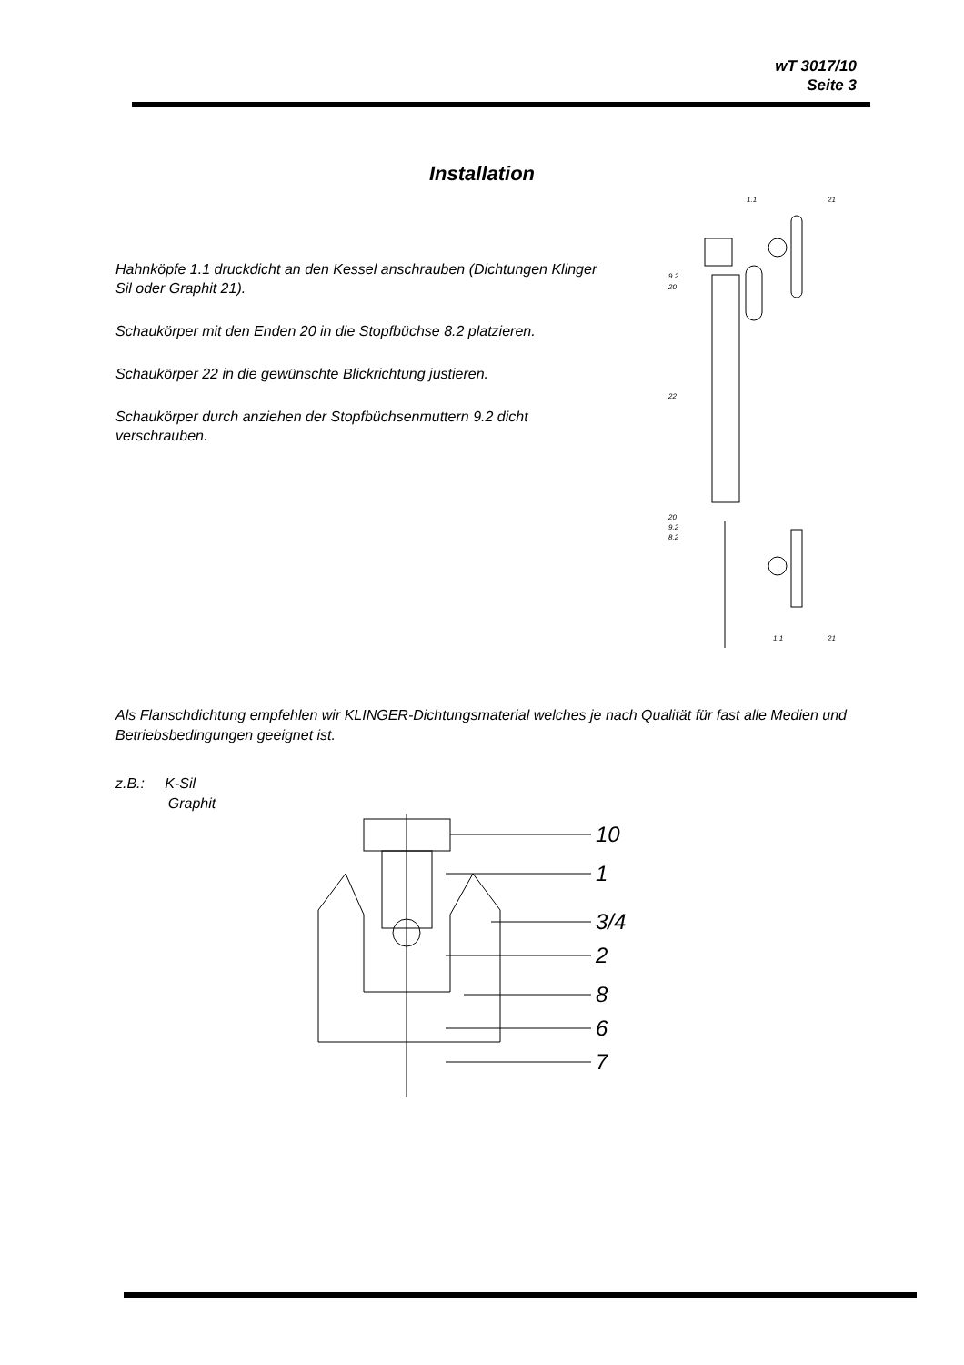wT 3017/10
Seite 3
Installation
Hahnköpfe 1.1 druckdicht an den Kessel anschrauben (Dichtungen Klinger Sil oder Graphit 21).
Schaukörper mit den Enden 20 in die Stopfbüchse 8.2 platzieren.
Schaukörper 22 in die gewünschte Blickrichtung justieren.
Schaukörper durch anziehen der Stopfbüchsenmuttern 9.2 dicht verschrauben.
1.1
21
9.2
20
22
20
9.2
8.2
1.1
21
Als Flanschdichtung empfehlen wir KLINGER-Dichtungsmaterial welches je nach Qualität für fast alle Medien und Betriebsbedingungen geeignet ist.
z.B.: K-Sil
Graphit
10
1
3/4
2
8
6
7